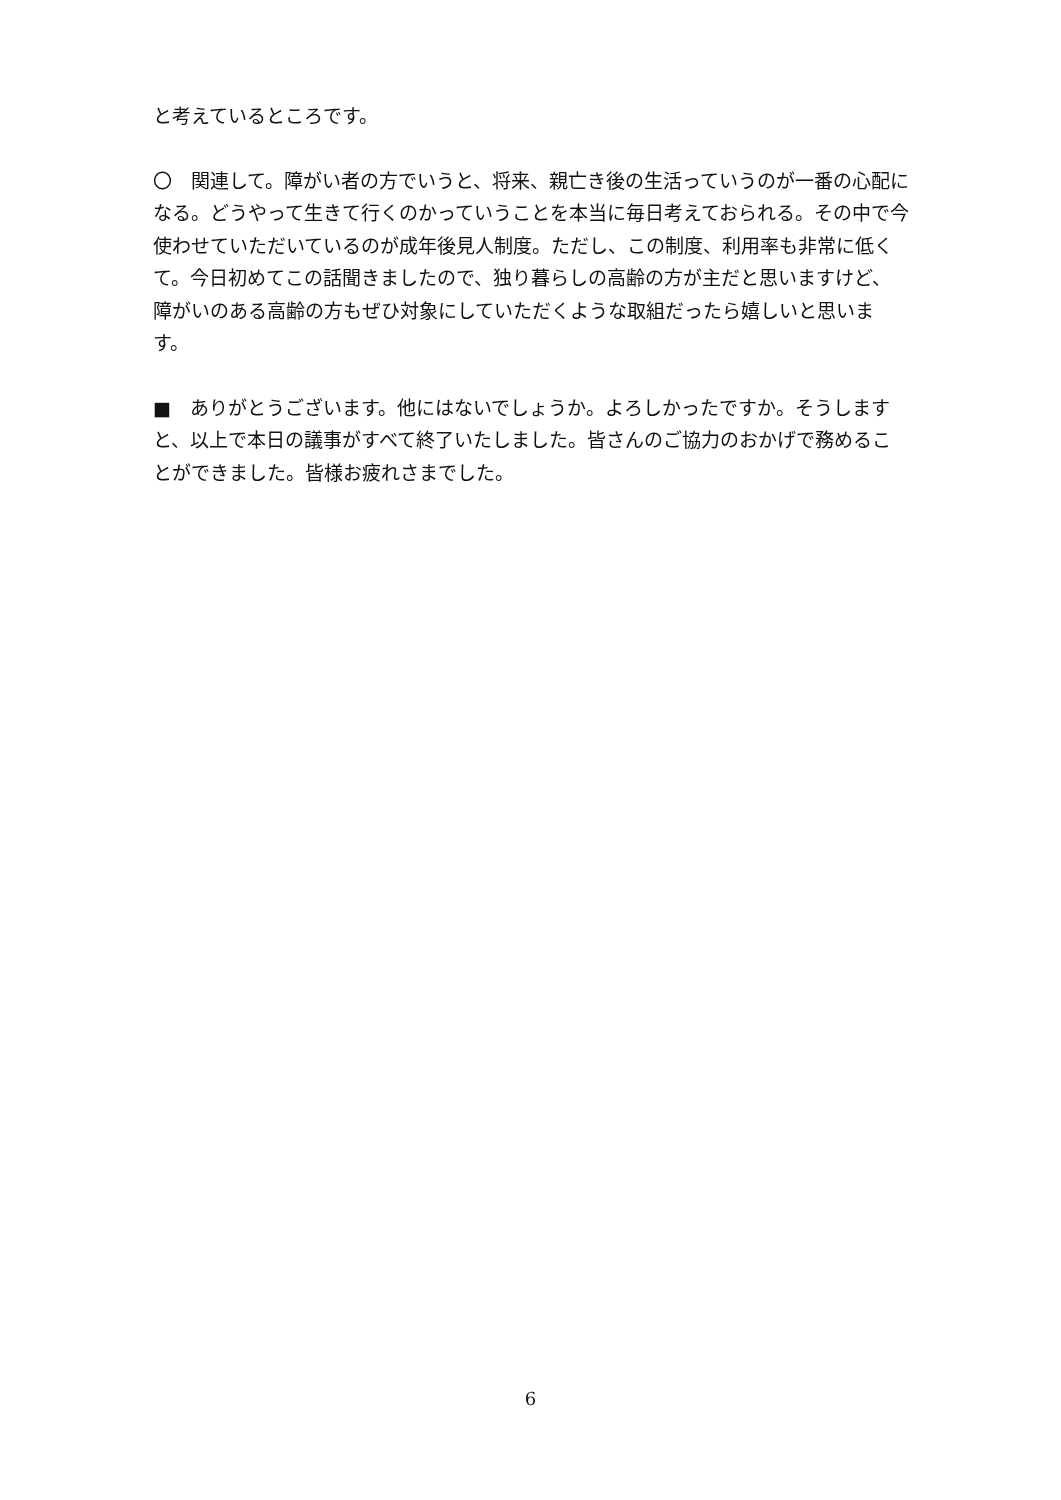と考えているところです。
〇　関連して。障がい者の方でいうと、将来、親亡き後の生活っていうのが一番の心配になる。どうやって生きて行くのかっていうことを本当に毎日考えておられる。その中で今使わせていただいているのが成年後見人制度。ただし、この制度、利用率も非常に低くて。今日初めてこの話聞きましたので、独り暮らしの高齢の方が主だと思いますけど、障がいのある高齢の方もぜひ対象にしていただくような取組だったら嬉しいと思います。
■　ありがとうございます。他にはないでしょうか。よろしかったですか。そうしますと、以上で本日の議事がすべて終了いたしました。皆さんのご協力のおかげで務めることができました。皆様お疲れさまでした。
6